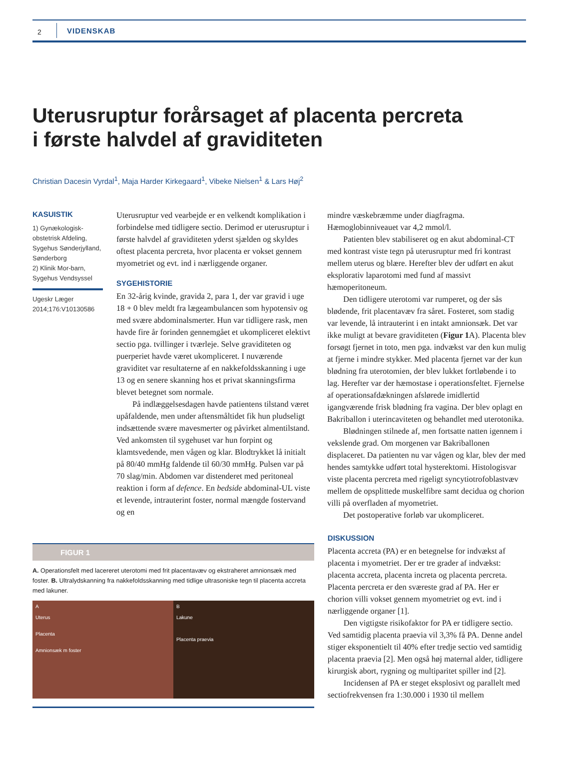2 VIDENSKAB
Uterusruptur forårsaget af placenta percreta
i første halvdel af graviditeten
Christian Dacesin Vyrdal<sup>1</sup>, Maja Harder Kirkegaard<sup>1</sup>, Vibeke Nielsen<sup>1</sup> & Lars Høj<sup>2</sup>
KASUISTIK
1) Gynækologisk-obstetrisk Afdeling, Sygehus Sønderjylland, Sønderborg
2) Klinik Mor-barn, Sygehus Vendsyssel
Ugeskr Læger 2014;176:V10130586
Uterusruptur ved vearbejde er en velkendt komplikation i forbindelse med tidligere sectio. Derimod er uterusruptur i første halvdel af graviditeten yderst sjælden og skyldes oftest placenta percreta, hvor placenta er vokset gennem myometriet og evt. ind i nærliggende organer.
SYGEHISTORIE
En 32-årig kvinde, gravida 2, para 1, der var gravid i uge 18 + 0 blev meldt fra lægeambulancen som hypotensiv og med svære abdominalsmerter. Hun var tidligere rask, men havde fire år forinden gennemgået et ukompliceret elektivt sectio pga. tvillinger i tværleje. Selve graviditeten og puerperiet havde været ukompliceret. I nuværende graviditet var resultaterne af en nakkefoldsskanning i uge 13 og en senere skanning hos et privat skanningsfirma blevet betegnet som normale.
På indlæggelsesdagen havde patientens tilstand været upåfaldende, men under aftensmåltidet fik hun pludseligt indsættende svære mavesmerter og påvirket almentilstand. Ved ankomsten til sygehuset var hun forpint og klamtsvedende, men vågen og klar. Blodtrykket lå initialt på 80/40 mmHg faldende til 60/30 mmHg. Pulsen var på 70 slag/min. Abdomen var distenderet med peritoneal reaktion i form af defence. En bedside abdominal-UL viste et levende, intrauterint foster, normal mængde fostervand og en
mindre væskebræmme under diagfragma. Hæmoglobinniveauet var 4,2 mmol/l.
Patienten blev stabiliseret og en akut abdominal-CT med kontrast viste tegn på uterusruptur med fri kontrast mellem uterus og blære. Herefter blev der udført en akut eksplorativ laparotomi med fund af massivt hæmoperitoneum.
Den tidligere uterotomi var rumperet, og der sås blødende, frit placentavæv fra såret. Fosteret, som stadig var levende, lå intrauterint i en intakt amnionsæk. Det var ikke muligt at bevare graviditeten (Figur 1 A). Placenta blev forsøgt fjernet in toto, men pga. indvækst var den kun mulig at fjerne i mindre stykker. Med placenta fjernet var der kun blødning fra uterotomien, der blev lukket fortløbende i to lag. Herefter var der hæmostase i operationsfeltet. Fjernelse af operationsafdækningen afslørede imidlertid igangværende frisk blødning fra vagina. Der blev oplagt en Bakriballon i uterincaviteten og behandlet med uterotonika.
Blødningen stilnede af, men fortsatte natten igennem i vekslende grad. Om morgenen var Bakriballonen displaceret. Da patienten nu var vågen og klar, blev der med hendes samtykke udført total hysterektomi. Histologisvar viste placenta percreta med rigeligt syncytiotrofoblastvæv mellem de opsplittede muskelfibre samt decidua og chorion villi på overfladen af myometriet.
Det postoperative forløb var ukompliceret.
FIGUR 1
A. Operationsfelt med lacereret uterotomi med frit placentavæv og ekstraheret amnionsæk med foster. B. Ultralydskanning fra nakkefoldsskanning med tidlige ultrasoniske tegn til placenta accreta med lakuner.
A
Uterus
Placenta
Amnionsæk m foster
B
Lakune
Placenta praevia
DISKUSSION
Placenta accreta (PA) er en betegnelse for indvækst af placenta i myometriet. Der er tre grader af indvækst: placenta accreta, placenta increta og placenta percreta. Placenta percreta er den sværeste grad af PA. Her er chorion villi vokset gennem myometriet og evt. ind i nærliggende organer [1].
Den vigtigste risikofaktor for PA er tidligere sectio. Ved samtidig placenta praevia vil 3,3% få PA. Denne andel stiger eksponentielt til 40% efter tredje sectio ved samtidig placenta praevia [2]. Men også høj maternal alder, tidligere kirurgisk abort, rygning og multiparitet spiller ind [2].
Incidensen af PA er steget eksplosivt og parallelt med sectiofrekvensen fra 1:30.000 i 1930 til mellem